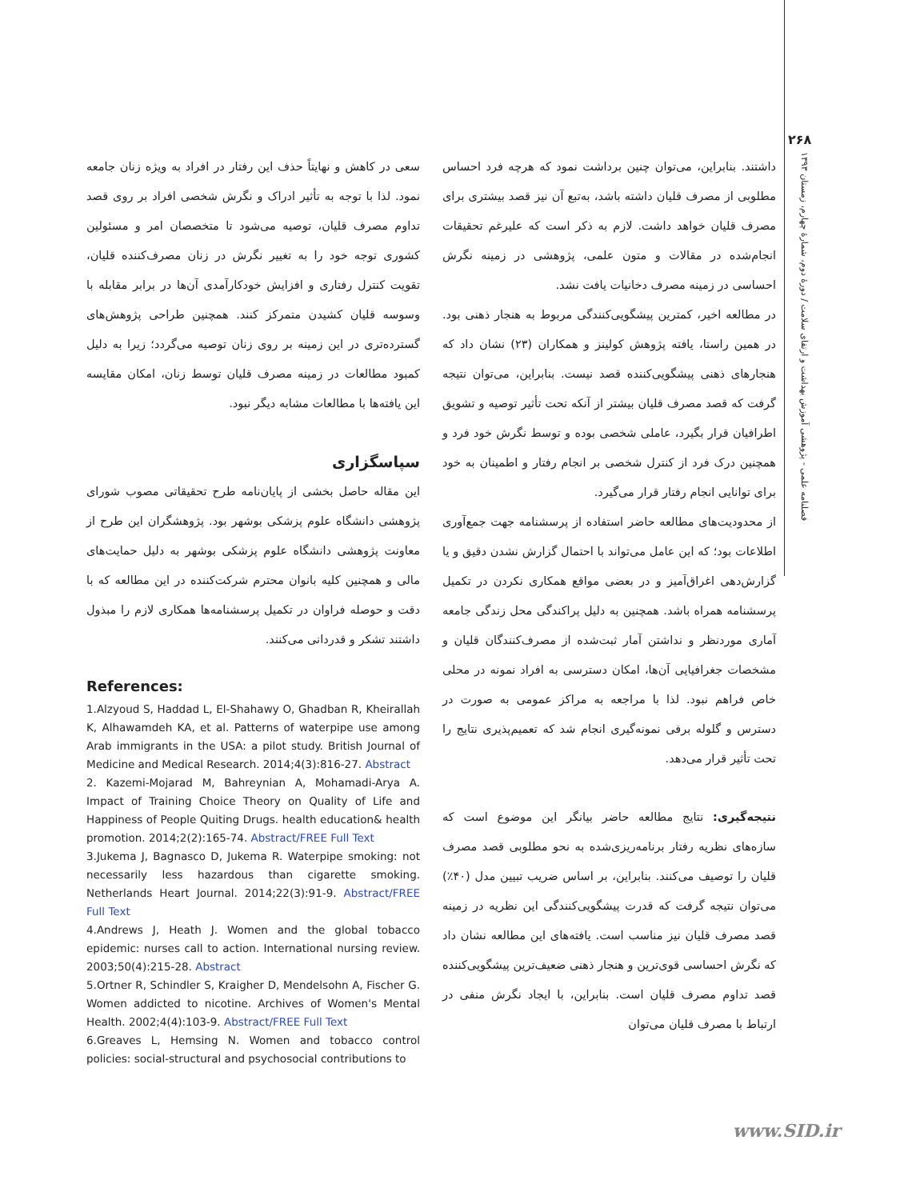۲۶۸
فصلنامه علمی - پژوهشی آموزش بهداشت و ارتقای سلامت / دورهٔ دوم، شمارهٔ چهارم، زمستان ۱۳۹۳
داشتند. بنابراین، می‌توان چنین برداشت نمود که هرچه فرد احساس مطلوبی از مصرف قلیان داشته باشد، به‌تبع آن نیز قصد بیشتری برای مصرف قلیان خواهد داشت. لازم به ذکر است که علیرغم تحقیقات انجام‌شده در مقالات و متون علمی، پژوهشی در زمینه نگرش احساسی در زمینه مصرف دخانیات یافت نشد.
در مطالعه اخیر، کمترین پیشگویی‌کنندگی مربوط به هنجار ذهنی بود. در همین راستا، یافته پژوهش کولینز و همکاران (۲۳) نشان داد که هنجارهای ذهنی پیشگویی‌کننده قصد نیست. بنابراین، می‌توان نتیجه گرفت که قصد مصرف قلیان بیشتر از آنکه تحت تأثیر توصیه و تشویق اطرافیان قرار بگیرد، عاملی شخصی بوده و توسط نگرش خود فرد و همچنین درک فرد از کنترل شخصی بر انجام رفتار و اطمینان به خود برای توانایی انجام رفتار قرار می‌گیرد.
از محدودیت‌های مطالعه حاضر استفاده از پرسشنامه جهت جمع‌آوری اطلاعات بود؛ که این عامل می‌تواند با احتمال گزارش نشدن دقیق و یا گزارش‌دهی اغراق‌آمیز و در بعضی مواقع همکاری نکردن در تکمیل پرسشنامه همراه باشد. همچنین به دلیل پراکندگی محل زندگی جامعه آماری موردنظر و نداشتن آمار ثبت‌شده از مصرف‌کنندگان قلیان و مشخصات جغرافیایی آن‌ها، امکان دسترسی به افراد نمونه در محلی خاص فراهم نبود. لذا با مراجعه به مراکز عمومی به صورت در دسترس و گلوله برفی نمونه‌گیری انجام شد که تعمیم‌پذیری نتایج را تحت تأثیر قرار می‌دهد.
نتیجه‌گیری: نتایج مطالعه حاضر بیانگر این موضوع است که سازه‌های نظریه رفتار برنامه‌ریزی‌شده به نحو مطلوبی قصد مصرف قلیان را توصیف می‌کنند. بنابراین، بر اساس ضریب تبیین مدل (۴۰٪) می‌توان نتیجه گرفت که قدرت پیشگویی‌کنندگی این نظریه در زمینه قصد مصرف قلیان نیز مناسب است. یافته‌های این مطالعه نشان داد که نگرش احساسی قوی‌ترین و هنجار ذهنی ضعیف‌ترین پیشگویی‌کننده قصد تداوم مصرف قلیان است. بنابراین، با ایجاد نگرش منفی در ارتباط با مصرف قلیان می‌توان
سعی در کاهش و نهایتاً حذف این رفتار در افراد به ویژه زنان جامعه نمود. لذا با توجه به تأثیر ادراک و نگرش شخصی افراد بر روی قصد تداوم مصرف قلیان، توصیه می‌شود تا متخصصان امر و مسئولین کشوری توجه خود را به تغییر نگرش در زنان مصرف‌کننده قلیان، تقویت کنترل رفتاری و افزایش خودکارآمدی آن‌ها در برابر مقابله با وسوسه قلیان کشیدن متمرکز کنند. همچنین طراحی پژوهش‌های گسترده‌تری در این زمینه بر روی زنان توصیه می‌گردد؛ زیرا به دلیل کمبود مطالعات در زمینه مصرف قلیان توسط زنان، امکان مقایسه این یافته‌ها با مطالعات مشابه دیگر نبود.
سپاسگزاری
این مقاله حاصل بخشی از پایان‌نامه طرح تحقیقاتی مصوب شورای پژوهشی دانشگاه علوم پزشکی بوشهر بود. پژوهشگران این طرح از معاونت پژوهشی دانشگاه علوم پزشکی بوشهر به دلیل حمایت‌های مالی و همچنین کلیه بانوان محترم شرکت‌کننده در این مطالعه که با دقت و حوصله فراوان در تکمیل پرسشنامه‌ها همکاری لازم را مبذول داشتند تشکر و قدردانی می‌کنند.
References:
1.Alzyoud S, Haddad L, El-Shahawy O, Ghadban R, Kheirallah K, Alhawamdeh KA, et al. Patterns of waterpipe use among Arab immigrants in the USA: a pilot study. British Journal of Medicine and Medical Research. 2014;4(3):816-27. Abstract
2. Kazemi-Mojarad M, Bahreynian A, Mohamadi-Arya A. Impact of Training Choice Theory on Quality of Life and Happiness of People Quiting Drugs. health education& health promotion. 2014;2(2):165-74. Abstract/FREE Full Text
3.Jukema J, Bagnasco D, Jukema R. Waterpipe smoking: not necessarily less hazardous than cigarette smoking. Netherlands Heart Journal. 2014;22(3):91-9. Abstract/FREE Full Text
4.Andrews J, Heath J. Women and the global tobacco epidemic: nurses call to action. International nursing review. 2003;50(4):215-28. Abstract
5.Ortner R, Schindler S, Kraigher D, Mendelsohn A, Fischer G. Women addicted to nicotine. Archives of Women's Mental Health. 2002;4(4):103-9. Abstract/FREE Full Text
6.Greaves L, Hemsing N. Women and tobacco control policies: social-structural and psychosocial contributions to
www.SID.ir